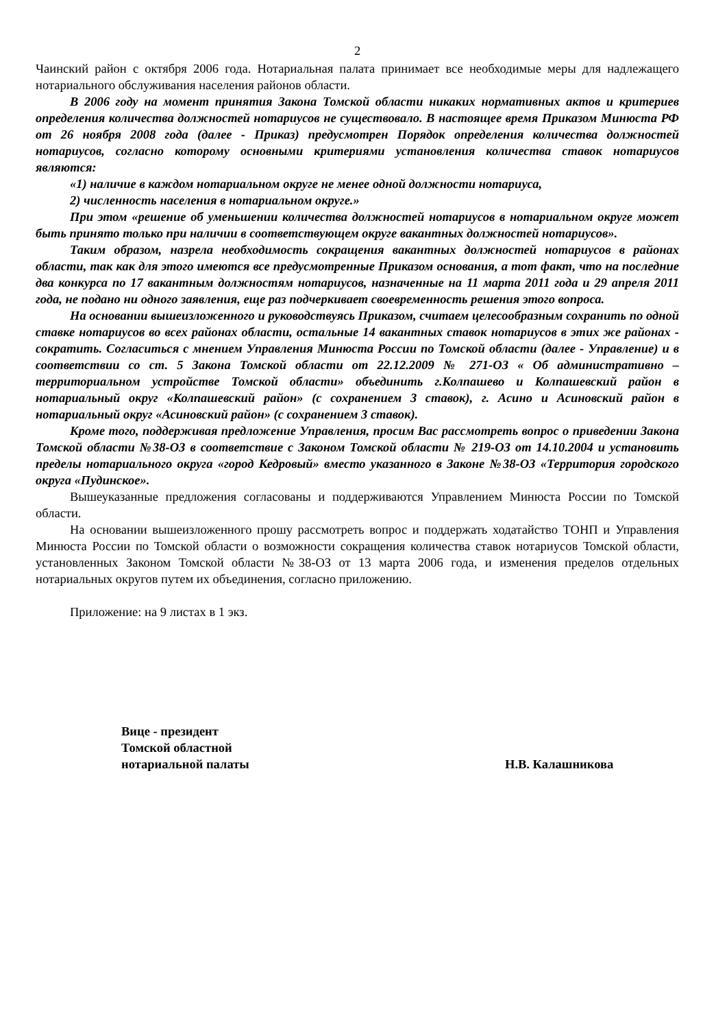2
Чаинский район с октября 2006 года. Нотариальная палата принимает все необходимые меры для надлежащего нотариального обслуживания населения районов области.
В 2006 году на момент принятия Закона Томской области никаких нормативных актов и критериев определения количества должностей нотариусов не существовало. В настоящее время Приказом Минюста РФ от 26 ноября 2008 года (далее - Приказ) предусмотрен Порядок определения количества должностей нотариусов, согласно которому основными критериями установления количества ставок нотариусов являются:
«1) наличие в каждом нотариальном округе не менее одной должности нотариуса,
2) численность населения в нотариальном округе.»
При этом «решение об уменьшении количества должностей нотариусов в нотариальном округе может быть принято только при наличии в соответствующем округе вакантных должностей нотариусов».
Таким образом, назрела необходимость сокращения вакантных должностей нотариусов в районах области, так как для этого имеются все предусмотренные Приказом основания, а тот факт, что на последние два конкурса по 17 вакантным должностям нотариусов, назначенные на 11 марта 2011 года и 29 апреля 2011 года, не подано ни одного заявления, еще раз подчеркивает своевременность решения этого вопроса.
На основании вышеизложенного и руководствуясь Приказом, считаем целесообразным сохранить по одной ставке нотариусов во всех районах области, остальные 14 вакантных ставок нотариусов в этих же районах - сократить. Согласиться с мнением Управления Минюста России по Томской области (далее - Управление) и в соответствии со ст. 5 Закона Томской области от 22.12.2009 № 271-ОЗ « Об административно – территориальном устройстве Томской области» объединить г.Колпашево и Колпашевский район в нотариальный округ «Колпашевский район» (с сохранением 3 ставок), г. Асино и Асиновский район в нотариальный округ «Асиновский район» (с сохранением 3 ставок).
Кроме того, поддерживая предложение Управления, просим Вас рассмотреть вопрос о приведении Закона Томской области №38-ОЗ в соответствие с Законом Томской области № 219-ОЗ от 14.10.2004 и установить пределы нотариального округа «город Кедровый» вместо указанного в Законе №38-ОЗ «Территория городского округа «Пудинское».
Вышеуказанные предложения согласованы и поддерживаются Управлением Минюста России по Томской области.
На основании вышеизложенного прошу рассмотреть вопрос и поддержать ходатайство ТОНП и Управления Минюста России по Томской области о возможности сокращения количества ставок нотариусов Томской области, установленных Законом Томской области №38-ОЗ от 13 марта 2006 года, и изменения пределов отдельных нотариальных округов путем их объединения, согласно приложению.
Приложение: на 9 листах в 1 экз.
Вице - президент
Томской областной
нотариальной палаты
Н.В. Калашникова